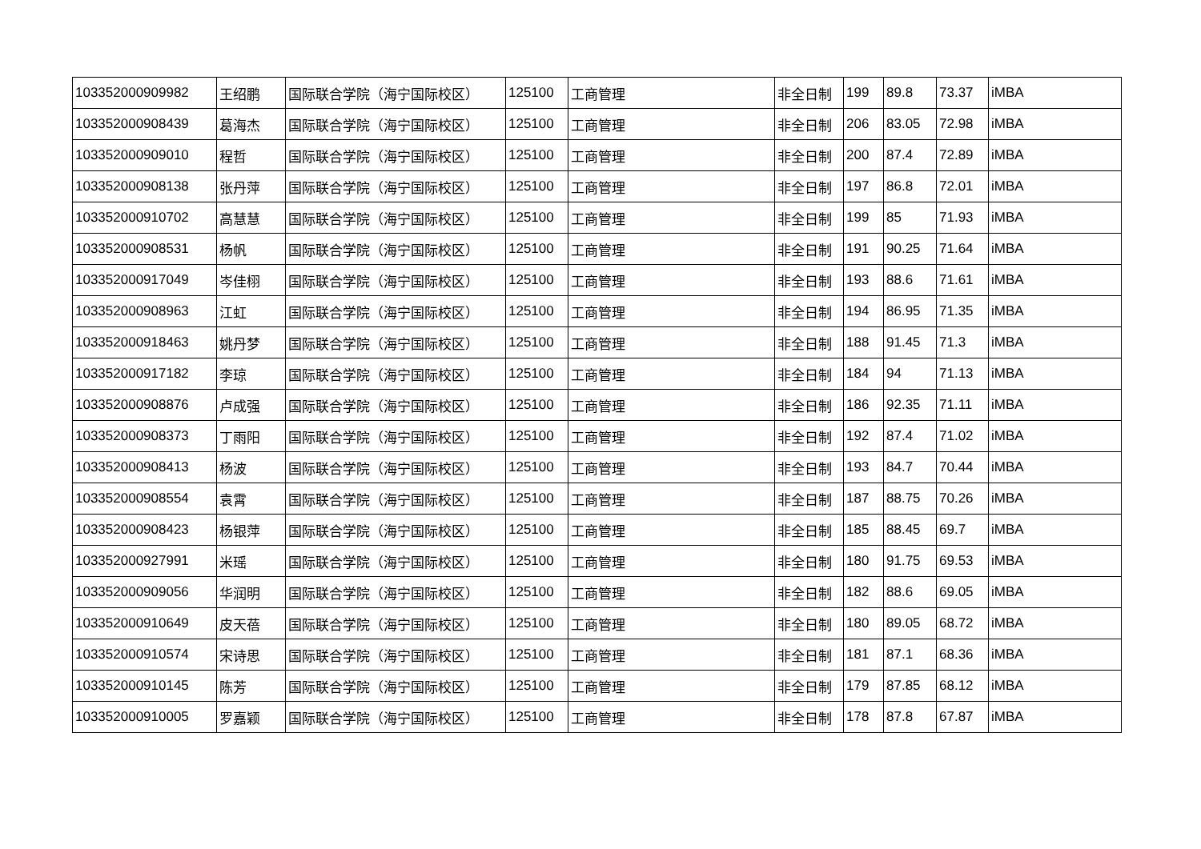| 103352000909982 | 王绍鹏 | 国际联合学院（海宁国际校区） | 125100 | 工商管理 | 非全日制 | 199 | 89.8 | 73.37 | iMBA |
| 103352000908439 | 葛海杰 | 国际联合学院（海宁国际校区） | 125100 | 工商管理 | 非全日制 | 206 | 83.05 | 72.98 | iMBA |
| 103352000909010 | 程哲 | 国际联合学院（海宁国际校区） | 125100 | 工商管理 | 非全日制 | 200 | 87.4 | 72.89 | iMBA |
| 103352000908138 | 张丹萍 | 国际联合学院（海宁国际校区） | 125100 | 工商管理 | 非全日制 | 197 | 86.8 | 72.01 | iMBA |
| 103352000910702 | 高慧慧 | 国际联合学院（海宁国际校区） | 125100 | 工商管理 | 非全日制 | 199 | 85 | 71.93 | iMBA |
| 103352000908531 | 杨帆 | 国际联合学院（海宁国际校区） | 125100 | 工商管理 | 非全日制 | 191 | 90.25 | 71.64 | iMBA |
| 103352000917049 | 岑佳栩 | 国际联合学院（海宁国际校区） | 125100 | 工商管理 | 非全日制 | 193 | 88.6 | 71.61 | iMBA |
| 103352000908963 | 江虹 | 国际联合学院（海宁国际校区） | 125100 | 工商管理 | 非全日制 | 194 | 86.95 | 71.35 | iMBA |
| 103352000918463 | 姚丹梦 | 国际联合学院（海宁国际校区） | 125100 | 工商管理 | 非全日制 | 188 | 91.45 | 71.3 | iMBA |
| 103352000917182 | 李琼 | 国际联合学院（海宁国际校区） | 125100 | 工商管理 | 非全日制 | 184 | 94 | 71.13 | iMBA |
| 103352000908876 | 卢成强 | 国际联合学院（海宁国际校区） | 125100 | 工商管理 | 非全日制 | 186 | 92.35 | 71.11 | iMBA |
| 103352000908373 | 丁雨阳 | 国际联合学院（海宁国际校区） | 125100 | 工商管理 | 非全日制 | 192 | 87.4 | 71.02 | iMBA |
| 103352000908413 | 杨波 | 国际联合学院（海宁国际校区） | 125100 | 工商管理 | 非全日制 | 193 | 84.7 | 70.44 | iMBA |
| 103352000908554 | 袁霄 | 国际联合学院（海宁国际校区） | 125100 | 工商管理 | 非全日制 | 187 | 88.75 | 70.26 | iMBA |
| 103352000908423 | 杨银萍 | 国际联合学院（海宁国际校区） | 125100 | 工商管理 | 非全日制 | 185 | 88.45 | 69.7 | iMBA |
| 103352000927991 | 米瑶 | 国际联合学院（海宁国际校区） | 125100 | 工商管理 | 非全日制 | 180 | 91.75 | 69.53 | iMBA |
| 103352000909056 | 华润明 | 国际联合学院（海宁国际校区） | 125100 | 工商管理 | 非全日制 | 182 | 88.6 | 69.05 | iMBA |
| 103352000910649 | 皮天蓓 | 国际联合学院（海宁国际校区） | 125100 | 工商管理 | 非全日制 | 180 | 89.05 | 68.72 | iMBA |
| 103352000910574 | 宋诗思 | 国际联合学院（海宁国际校区） | 125100 | 工商管理 | 非全日制 | 181 | 87.1 | 68.36 | iMBA |
| 103352000910145 | 陈芳 | 国际联合学院（海宁国际校区） | 125100 | 工商管理 | 非全日制 | 179 | 87.85 | 68.12 | iMBA |
| 103352000910005 | 罗嘉颖 | 国际联合学院（海宁国际校区） | 125100 | 工商管理 | 非全日制 | 178 | 87.8 | 67.87 | iMBA |